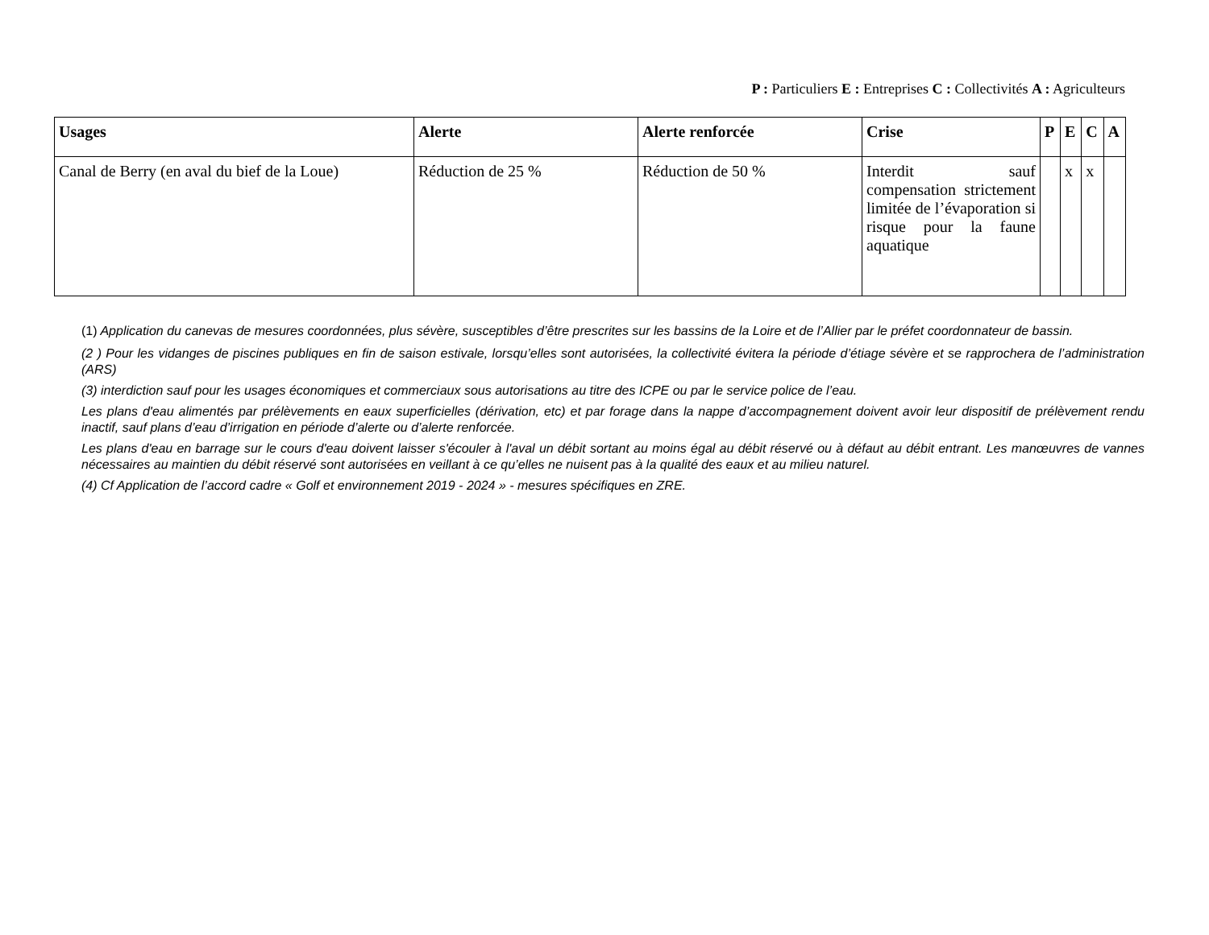P : Particuliers E : Entreprises C : Collectivités A : Agriculteurs
| Usages | Alerte | Alerte renforcée | Crise | P | E | C | A |
| --- | --- | --- | --- | --- | --- | --- | --- |
| Canal de Berry (en aval du bief de la Loue) | Réduction de 25 % | Réduction de 50 % | Interdit sauf compensation strictement limitée de l’évaporation si risque pour la faune aquatique | | x | x | |
(1) Application du canevas de mesures coordonnées, plus sévère, susceptibles d’être prescrites sur les bassins de la Loire et de l’Allier par le préfet coordonnateur de bassin.
(2 ) Pour les vidanges de piscines publiques en fin de saison estivale, lorsqu’elles sont autorisées, la collectivité évitera la période d’étiage sévère et se rapprochera de l’administration (ARS)
(3) interdiction sauf pour les usages économiques et commerciaux sous autorisations au titre des ICPE ou par le service police de l’eau.
Les plans d'eau alimentés par prélèvements en eaux superficielles (dérivation, etc) et par forage dans la nappe d’accompagnement doivent avoir leur dispositif de prélèvement rendu inactif, sauf plans d’eau d’irrigation en période d’alerte ou d’alerte renforcée.
Les plans d'eau en barrage sur le cours d'eau doivent laisser s'écouler à l'aval un débit sortant au moins égal au débit réservé ou à défaut au débit entrant. Les manœuvres de vannes nécessaires au maintien du débit réservé sont autorisées en veillant à ce qu’elles ne nuisent pas à la qualité des eaux et au milieu naturel.
(4) Cf Application de l’accord cadre « Golf et environnement 2019 - 2024 » - mesures spécifiques en ZRE.